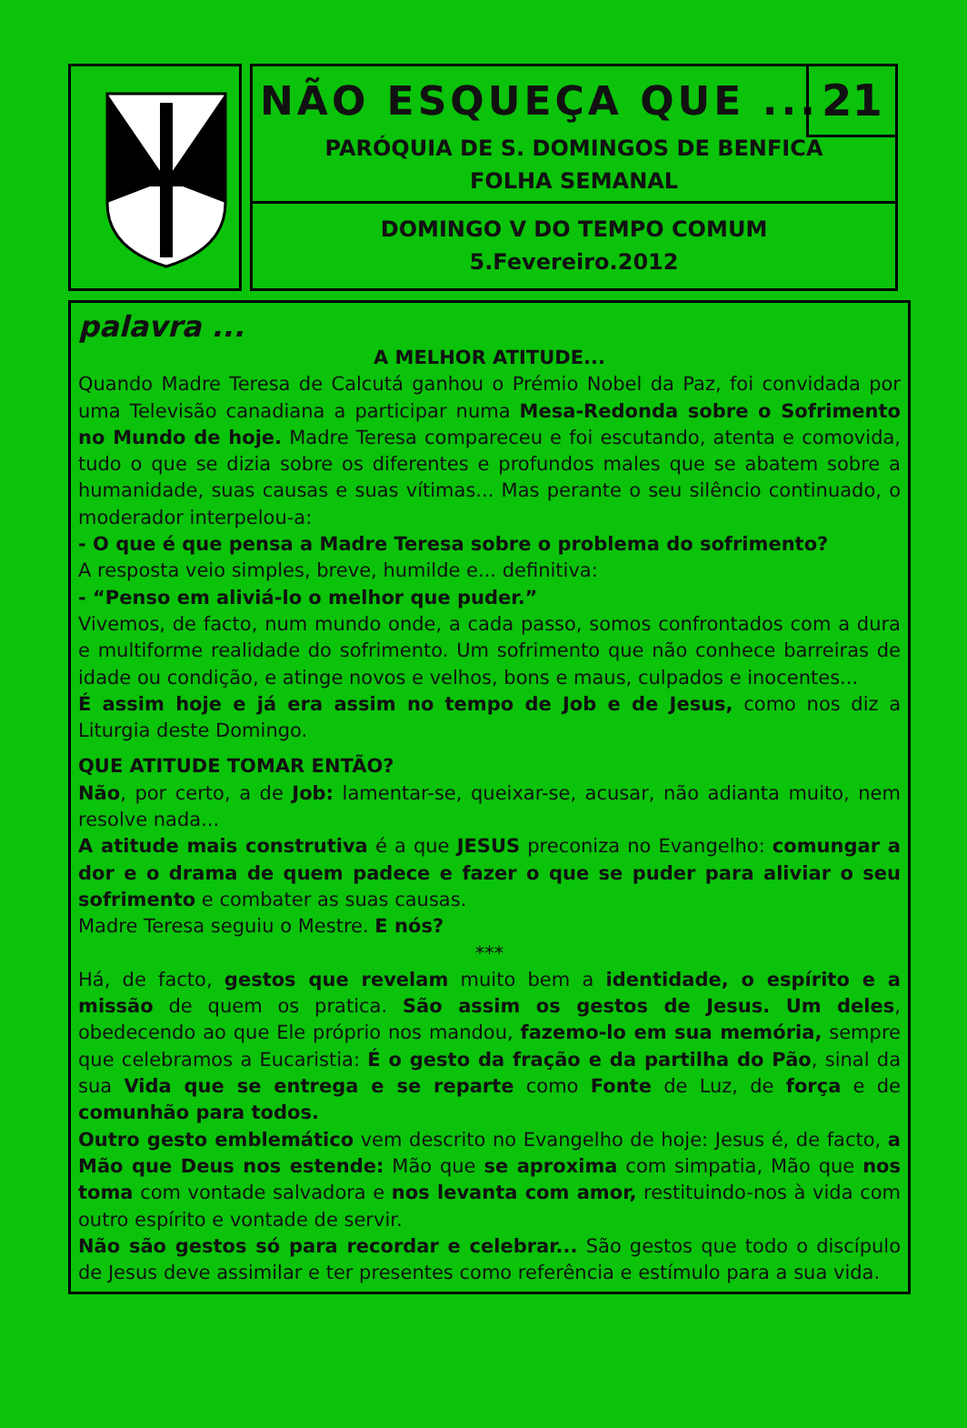NÃO ESQUEÇA QUE ...
21
PARÓQUIA DE S. DOMINGOS DE BENFICA
FOLHA SEMANAL
DOMINGO V DO TEMPO COMUM
5.Fevereiro.2012
palavra ...
A MELHOR ATITUDE...
Quando Madre Teresa de Calcutá ganhou o Prémio Nobel da Paz, foi convidada por uma Televisão canadiana a participar numa Mesa-Redonda sobre o Sofrimento no Mundo de hoje. Madre Teresa compareceu e foi escutando, atenta e comovida, tudo o que se dizia sobre os diferentes e profundos males que se abatem sobre a humanidade, suas causas e suas vítimas... Mas perante o seu silêncio continuado, o moderador interpelou-a:
- O que é que pensa a Madre Teresa sobre o problema do sofrimento?
A resposta veio simples, breve, humilde e... definitiva:
- “Penso em aliviá-lo o melhor que puder.”
Vivemos, de facto, num mundo onde, a cada passo, somos confrontados com a dura e multiforme realidade do sofrimento. Um sofrimento que não conhece barreiras de idade ou condição, e atinge novos e velhos, bons e maus, culpados e inocentes...
É assim hoje e já era assim no tempo de Job e de Jesus, como nos diz a Liturgia deste Domingo.
QUE ATITUDE TOMAR ENTÃO?
Não, por certo, a de Job: lamentar-se, queixar-se, acusar, não adianta muito, nem resolve nada...
A atitude mais construtiva é a que JESUS preconiza no Evangelho: comungar a dor e o drama de quem padece e fazer o que se puder para aliviar o seu sofrimento e combater as suas causas.
Madre Teresa seguiu o Mestre. E nós?
***
Há, de facto, gestos que revelam muito bem a identidade, o espírito e a missão de quem os pratica. São assim os gestos de Jesus. Um deles, obedecendo ao que Ele próprio nos mandou, fazemo-lo em sua memória, sempre que celebramos a Eucaristia: É o gesto da fração e da partilha do Pão, sinal da sua Vida que se entrega e se reparte como Fonte de Luz, de força e de comunhão para todos.
Outro gesto emblemático vem descrito no Evangelho de hoje: Jesus é, de facto, a Mão que Deus nos estende: Mão que se aproxima com simpatia, Mão que nos toma com vontade salvadora e nos levanta com amor, restituindo-nos à vida com outro espírito e vontade de servir.
Não são gestos só para recordar e celebrar... São gestos que todo o discípulo de Jesus deve assimilar e ter presentes como referência e estímulo para a sua vida.